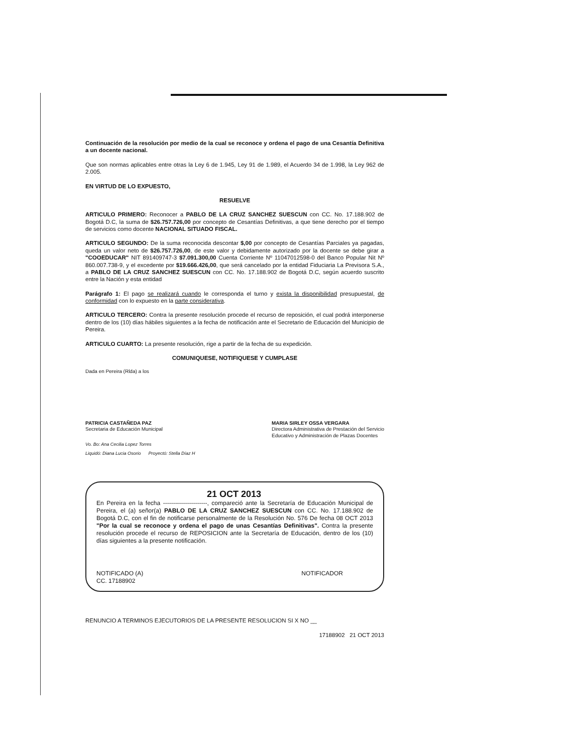Continuación de la resolución por medio de la cual se reconoce y ordena el pago de una Cesantía Definitiva a un docente nacional.
Que son normas aplicables entre otras la Ley 6 de 1.945, Ley 91 de 1.989, el Acuerdo 34 de 1.998, la Ley 962 de 2.005.
EN VIRTUD DE LO EXPUESTO,
RESUELVE
ARTICULO PRIMERO: Reconocer a PABLO DE LA CRUZ SANCHEZ SUESCUN con CC. No. 17.188.902 de Bogotá D.C, la suma de $26.757.726,00 por concepto de Cesantías Definitivas, a que tiene derecho por el tiempo de servicios como docente NACIONAL SITUADO FISCAL.
ARTICULO SEGUNDO: De la suma reconocida descontar $,00 por concepto de Cesantías Parciales ya pagadas, queda un valor neto de $26.757.726,00, de este valor y debidamente autorizado por la docente se debe girar a "COOEDUCAR" NIT 891409747-3 $7.091.300,00 Cuenta Corriente Nº 11047012598-0 del Banco Popular Nit Nº 860.007.738-9, y el excedente por $19.666.426,00, que será cancelado por la entidad Fiduciaria La Previsora S.A., a PABLO DE LA CRUZ SANCHEZ SUESCUN con CC. No. 17.188.902 de Bogotá D.C, según acuerdo suscrito entre la Nación y esta entidad
Parágrafo 1: El pago se realizará cuando le corresponda el turno y exista la disponibilidad presupuestal, de conformidad con lo expuesto en la parte considerativa.
ARTICULO TERCERO: Contra la presente resolución procede el recurso de reposición, el cual podrá interponerse dentro de los (10) días hábiles siguientes a la fecha de notificación ante el Secretario de Educación del Municipio de Pereira.
ARTICULO CUARTO: La presente resolución, rige a partir de la fecha de su expedición.
COMUNIQUESE, NOTIFIQUESE Y CUMPLASE
Dada en Pereira (Rlda) a los
PATRICIA CASTAÑEDA PAZ
Secretaria de Educación Municipal
MARIA SIRLEY OSSA VERGARA
Directora Administrativa de Prestación del Servicio
Educativo y Administración de Plazas Docentes
Vo. Bo: Ana Cecilia Lopez Torres
Liquidó: Diana Lucia Osorio Proyectó: Stella Díaz H
21 OCT 2013
En Pereira en la fecha ----------------------, compareció ante la Secretaría de Educación Municipal de Pereira, el (a) señor(a) PABLO DE LA CRUZ SANCHEZ SUESCUN con CC. No. 17.188.902 de Bogotá D.C, con el fin de notificarse personalmente de la Resolución No. 576 De fecha 08 OCT 2013 "Por la cual se reconoce y ordena el pago de unas Cesantías Definitivas". Contra la presente resolución procede el recurso de REPOSICION ante la Secretaría de Educación, dentro de los (10) días siguientes a la presente notificación.
NOTIFICADO (A)
CC. 17188902
NOTIFICADOR
RENUNCIO A TERMINOS EJECUTORIOS DE LA PRESENTE RESOLUCION SI X NO __
17188902 21 OCT 2013